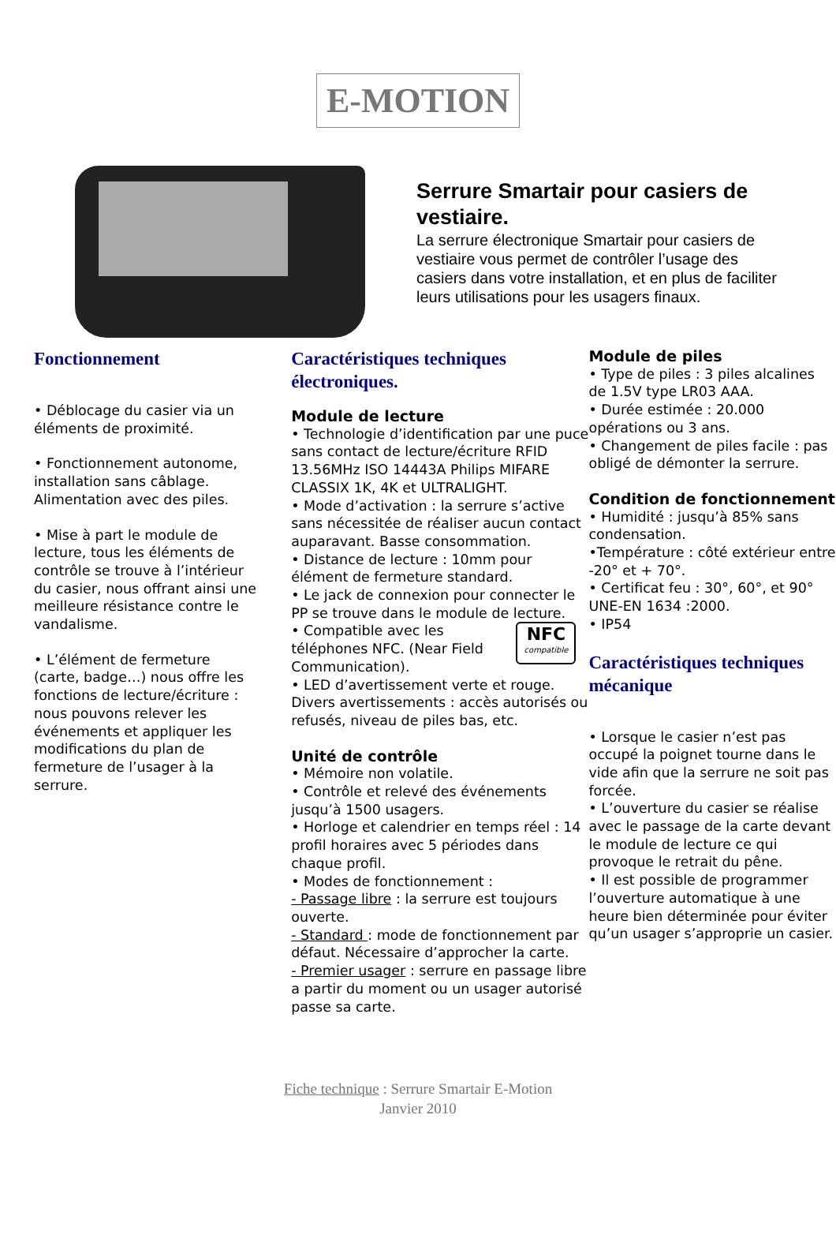E-MOTION
Serrure Smartair pour casiers de vestiaire.
La serrure électronique Smartair pour casiers de vestiaire vous permet de contrôler l’usage des casiers dans votre installation, et en plus de faciliter leurs utilisations pour les usagers finaux.
Fonctionnement
• Déblocage du casier via un éléments de proximité.
• Fonctionnement autonome, installation sans câblage. Alimentation avec des piles.
• Mise à part le module de lecture, tous les éléments de contrôle se trouve à l’intérieur du casier, nous offrant ainsi une meilleure résistance contre le vandalisme.
• L’élément de fermeture (carte, badge…) nous offre les fonctions de lecture/écriture : nous pouvons relever les événements et appliquer les modifications du plan de fermeture de l’usager à la serrure.
Caractéristiques techniques électroniques.
Module de lecture
• Technologie d’identification par une puce sans contact de lecture/écriture RFID 13.56MHz ISO 14443A Philips MIFARE CLASSIX 1K, 4K et ULTRALIGHT.
• Mode d’activation : la serrure s’active sans nécessitée de réaliser aucun contact auparavant. Basse consommation.
• Distance de lecture : 10mm pour élément de fermeture standard.
• Le jack de connexion pour connecter le PP se trouve dans le module de lecture.
NFC
compatible
• Compatible avec les téléphones NFC. (Near Field Communication).
• LED d’avertissement verte et rouge. Divers avertissements : accès autorisés ou refusés, niveau de piles bas, etc.
Unité de contrôle
• Mémoire non volatile.
• Contrôle et relevé des événements jusqu’à 1500 usagers.
• Horloge et calendrier en temps réel : 14 profil horaires avec 5 périodes dans chaque profil.
• Modes de fonctionnement :
- Passage libre : la serrure est toujours ouverte.
- Standard : mode de fonctionnement par défaut. Nécessaire d’approcher la carte.
- Premier usager : serrure en passage libre a partir du moment ou un usager autorisé passe sa carte.
Module de piles
• Type de piles : 3 piles alcalines de 1.5V type LR03 AAA.
• Durée estimée : 20.000 opérations ou 3 ans.
• Changement de piles facile : pas obligé de démonter la serrure.
Condition de fonctionnement
• Humidité : jusqu’à 85% sans condensation.
•Température : côté extérieur entre -20° et + 70°.
• Certificat feu : 30°, 60°, et 90° UNE-EN 1634 :2000.
• IP54
Caractéristiques techniques mécanique
• Lorsque le casier n’est pas occupé la poignet tourne dans le vide afin que la serrure ne soit pas forcée.
• L’ouverture du casier se réalise avec le passage de la carte devant le module de lecture ce qui provoque le retrait du pêne.
• Il est possible de programmer l’ouverture automatique à une heure bien déterminée pour éviter qu’un usager s’approprie un casier.
Fiche technique : Serrure Smartair E-Motion
Janvier 2010